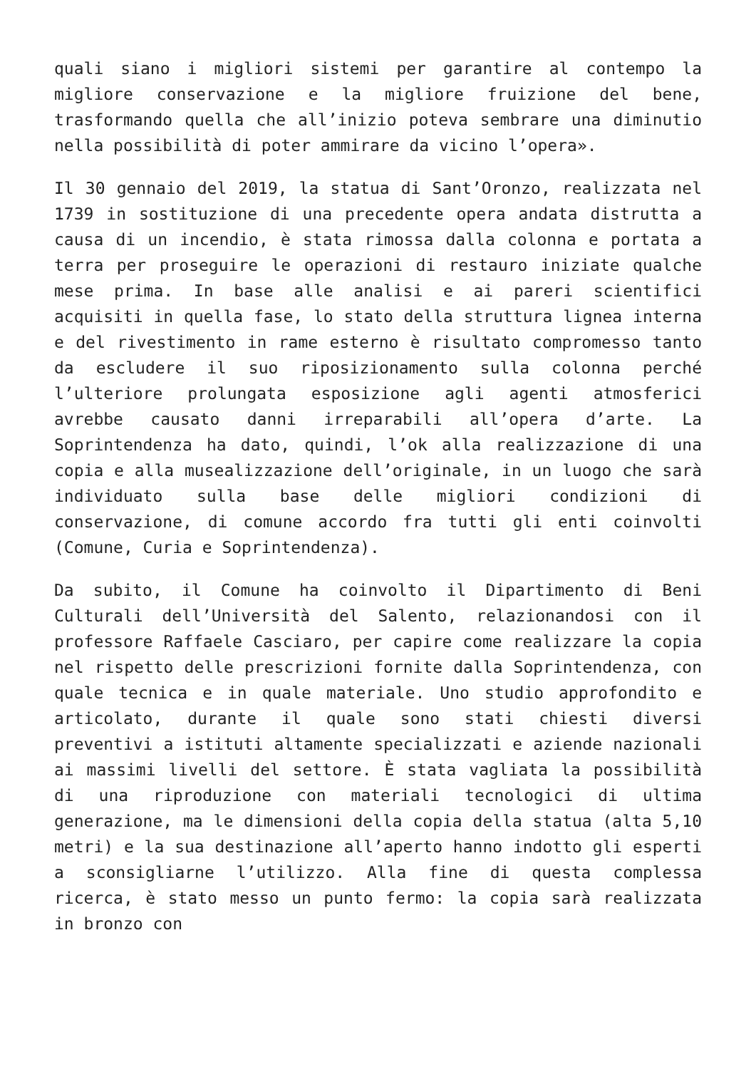quali siano i migliori sistemi per garantire al contempo la migliore conservazione e la migliore fruizione del bene, trasformando quella che all’inizio poteva sembrare una diminutio nella possibilità di poter ammirare da vicino l’opera».
Il 30 gennaio del 2019, la statua di Sant’Oronzo, realizzata nel 1739 in sostituzione di una precedente opera andata distrutta a causa di un incendio, è stata rimossa dalla colonna e portata a terra per proseguire le operazioni di restauro iniziate qualche mese prima. In base alle analisi e ai pareri scientifici acquisiti in quella fase, lo stato della struttura lignea interna e del rivestimento in rame esterno è risultato compromesso tanto da escludere il suo riposizionamento sulla colonna perché l’ulteriore prolungata esposizione agli agenti atmosferici avrebbe causato danni irreparabili all’opera d’arte. La Soprintendenza ha dato, quindi, l’ok alla realizzazione di una copia e alla musealizzazione dell’originale, in un luogo che sarà individuato sulla base delle migliori condizioni di conservazione, di comune accordo fra tutti gli enti coinvolti (Comune, Curia e Soprintendenza).
Da subito, il Comune ha coinvolto il Dipartimento di Beni Culturali dell’Università del Salento, relazionandosi con il professore Raffaele Casciaro, per capire come realizzare la copia nel rispetto delle prescrizioni fornite dalla Soprintendenza, con quale tecnica e in quale materiale. Uno studio approfondito e articolato, durante il quale sono stati chiesti diversi preventivi a istituti altamente specializzati e aziende nazionali ai massimi livelli del settore. È stata vagliata la possibilità di una riproduzione con materiali tecnologici di ultima generazione, ma le dimensioni della copia della statua (alta 5,10 metri) e la sua destinazione all’aperto hanno indotto gli esperti a sconsigliarne l’utilizzo. Alla fine di questa complessa ricerca, è stato messo un punto fermo: la copia sarà realizzata in bronzo con